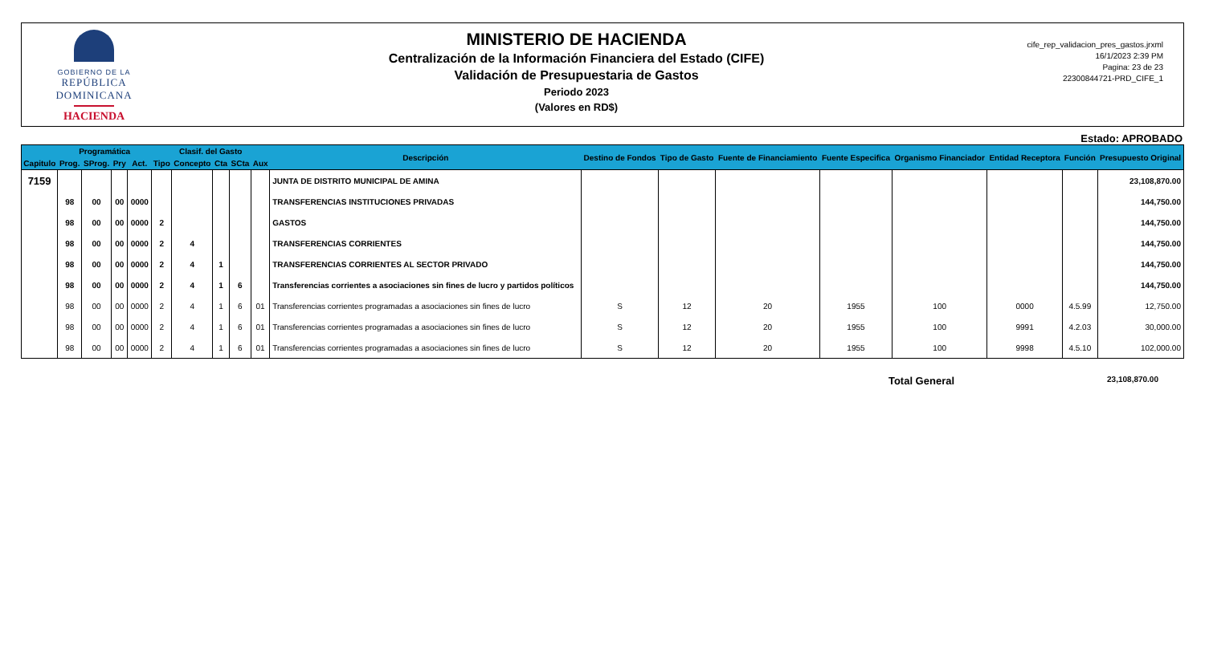GOBIERNO DE LA
REPÚBLICA
DOMINICANA
HACIENDA
MINISTERIO DE HACIENDA
Centralización de la Información Financiera del Estado (CIFE)
Validación de Presupuestaria de Gastos
Periodo 2023
(Valores en RD$)
cife_rep_validacion_pres_gastos.jrxml
16/1/2023 2:39 PM
Pagina: 23 de 23
22300844721-PRD_CIFE_1
Estado: APROBADO
| | Programática | | | | Clasif. del Gasto | | | | | Descripción | Destino de Fondos | Tipo de Gasto | Fuente de Financiamiento | Fuente Especifica | Organismo Financiador | Entidad Receptora | Función | Presupuesto Original |
| --- | --- | --- | --- | --- | --- | --- | --- | --- | --- | --- | --- | --- | --- | --- | --- | --- | --- | --- |
| Capitulo | Prog. | SProg. | Pry | Act. | Tipo | Concepto | Cta | SCta | Aux | | | | | | | | | |
| 7159 | | | | | | | | | | JUNTA DE DISTRITO MUNICIPAL DE AMINA | | | | | | | | 23,108,870.00 |
| | 98 | 00 | 00 | 0000 | | | | | | TRANSFERENCIAS INSTITUCIONES PRIVADAS | | | | | | | | 144,750.00 |
| | 98 | 00 | 00 | 0000 | 2 | | | | | GASTOS | | | | | | | | 144,750.00 |
| | 98 | 00 | 00 | 0000 | 2 | 4 | | | | TRANSFERENCIAS CORRIENTES | | | | | | | | 144,750.00 |
| | 98 | 00 | 00 | 0000 | 2 | 4 | 1 | | | TRANSFERENCIAS CORRIENTES AL SECTOR PRIVADO | | | | | | | | 144,750.00 |
| | 98 | 00 | 00 | 0000 | 2 | 4 | 1 | 6 | | Transferencias corrientes a asociaciones sin fines de lucro y partidos políticos | | | | | | | | 144,750.00 |
| | 98 | 00 | 00 | 0000 | 2 | 4 | 1 | 6 | 01 | Transferencias corrientes programadas a asociaciones sin fines de lucro | S | 12 | 20 | 1955 | 100 | 0000 | 4.5.99 | 12,750.00 |
| | 98 | 00 | 00 | 0000 | 2 | 4 | 1 | 6 | 01 | Transferencias corrientes programadas a asociaciones sin fines de lucro | S | 12 | 20 | 1955 | 100 | 9991 | 4.2.03 | 30,000.00 |
| | 98 | 00 | 00 | 0000 | 2 | 4 | 1 | 6 | 01 | Transferencias corrientes programadas a asociaciones sin fines de lucro | S | 12 | 20 | 1955 | 100 | 9998 | 4.5.10 | 102,000.00 |
Total General 23,108,870.00